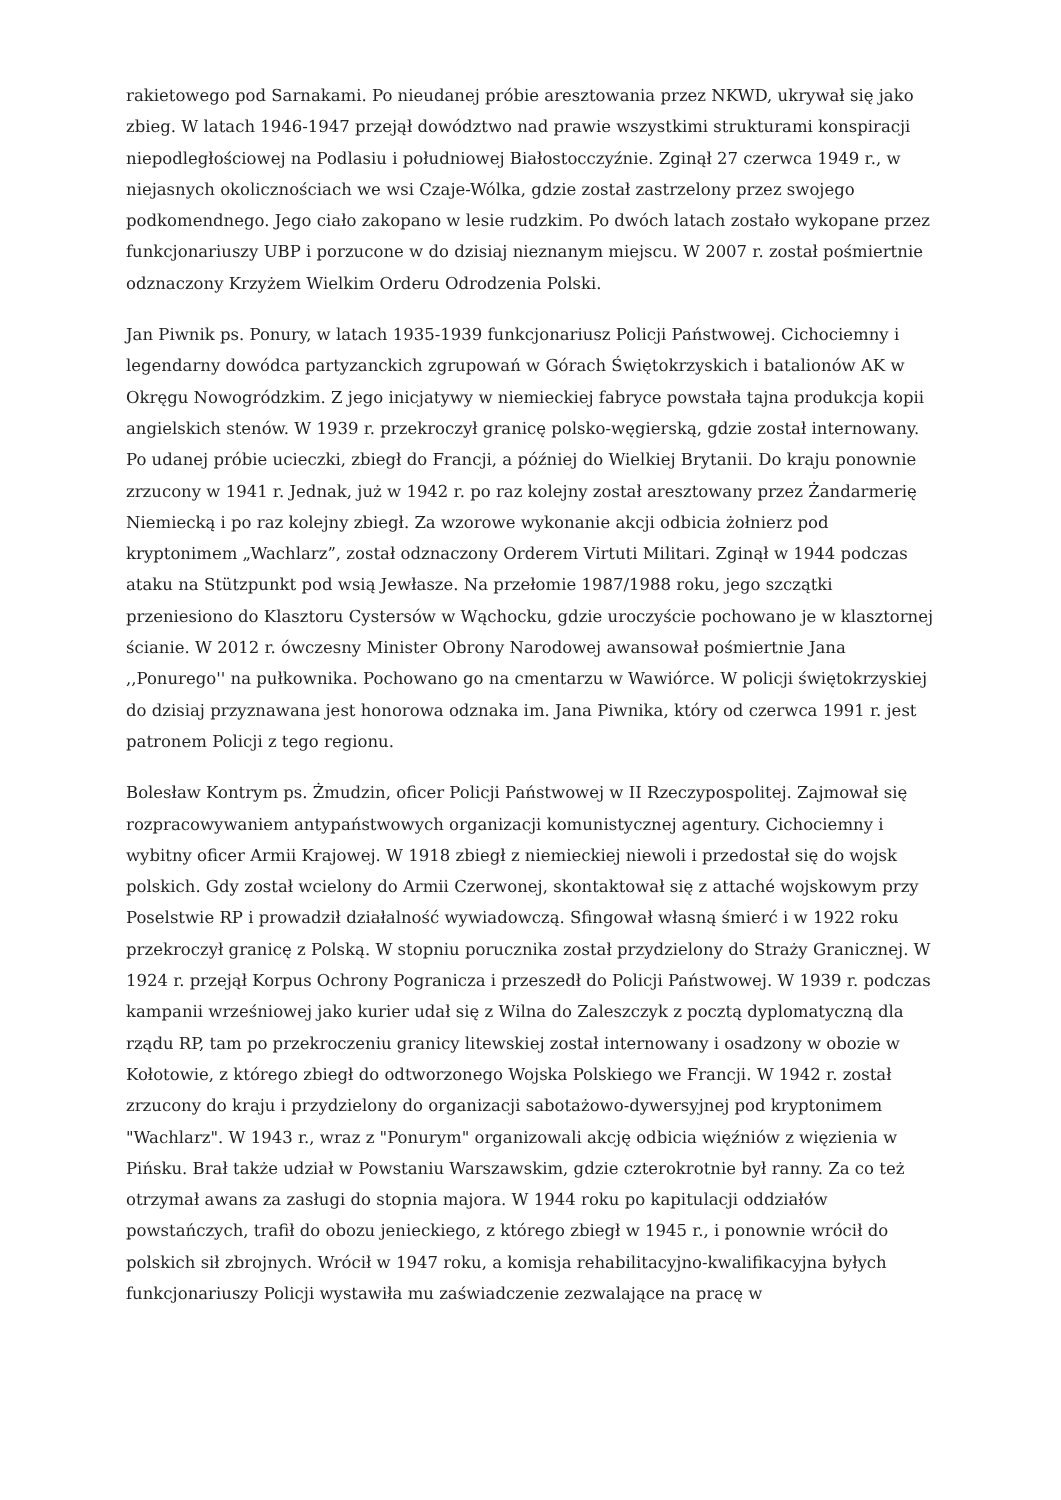rakietowego pod Sarnakami. Po nieudanej próbie aresztowania przez NKWD, ukrywał się jako zbieg. W latach 1946-1947 przejął dowództwo nad prawie wszystkimi strukturami konspiracji niepodległościowej na Podlasiu i południowej Białostocczyźnie. Zginął 27 czerwca 1949 r., w niejasnych okolicznościach we wsi Czaje-Wólka, gdzie został zastrzelony przez swojego podkomendnego. Jego ciało zakopano w lesie rudzkim. Po dwóch latach zostało wykopane przez funkcjonariuszy UBP i porzucone w do dzisiaj nieznanym miejscu. W 2007 r. został pośmiertnie odznaczony Krzyżem Wielkim Orderu Odrodzenia Polski.
Jan Piwnik ps. Ponury, w latach 1935-1939 funkcjonariusz Policji Państwowej. Cichociemny i legendarny dowódca partyzanckich zgrupowań w Górach Świętokrzyskich i batalionów AK w Okręgu Nowogródzkim. Z jego inicjatywy w niemieckiej fabryce powstała tajna produkcja kopii angielskich stenów. W 1939 r. przekroczył granicę polsko-węgierską, gdzie został internowany. Po udanej próbie ucieczki, zbiegł do Francji, a później do Wielkiej Brytanii. Do kraju ponownie zrzucony w 1941 r. Jednak, już w 1942 r. po raz kolejny został aresztowany przez Żandarmerię Niemiecką i po raz kolejny zbiegł. Za wzorowe wykonanie akcji odbicia żołnierz pod kryptonimem „Wachlarz”, został odznaczony Orderem Virtuti Militari. Zginął w 1944 podczas ataku na Stützpunkt pod wsią Jewłasze. Na przełomie 1987/1988 roku, jego szczątki przeniesiono do Klasztoru Cystersów w Wąchocku, gdzie uroczyście pochowano je w klasztornej ścianie. W 2012 r. ówczesny Minister Obrony Narodowej awansował pośmiertnie Jana ,,Ponurego'' na pułkownika. Pochowano go na cmentarzu w Wawiórce. W policji świętokrzyskiej do dzisiaj przyznawana jest honorowa odznaka im. Jana Piwnika, który od czerwca 1991 r. jest patronem Policji z tego regionu.
Bolesław Kontrym ps. Żmudzin, oficer Policji Państwowej w II Rzeczypospolitej. Zajmował się rozpracowywaniem antypaństwowych organizacji komunistycznej agentury. Cichociemny i wybitny oficer Armii Krajowej. W 1918 zbiegł z niemieckiej niewoli i przedostał się do wojsk polskich. Gdy został wcielony do Armii Czerwonej, skontaktował się z attaché wojskowym przy Poselstwie RP i prowadził działalność wywiadowczą. Sfingował własną śmierć i w 1922 roku przekroczył granicę z Polską. W stopniu porucznika został przydzielony do Straży Granicznej. W 1924 r. przejął Korpus Ochrony Pogranicza i przeszedł do Policji Państwowej. W 1939 r. podczas kampanii wrześniowej jako kurier udał się z Wilna do Zaleszczyk z pocztą dyplomatyczną dla rządu RP, tam po przekroczeniu granicy litewskiej został internowany i osadzony w obozie w Kołotowie, z którego zbiegł do odtworzonego Wojska Polskiego we Francji. W 1942 r. został zrzucony do kraju i przydzielony do organizacji sabotażowo-dywersyjnej pod kryptonimem "Wachlarz". W 1943 r., wraz z "Ponurym" organizowali akcję odbicia więźniów z więzienia w Pińsku. Brał także udział w Powstaniu Warszawskim, gdzie czterokrotnie był ranny. Za co też otrzymał awans za zasługi do stopnia majora. W 1944 roku po kapitulacji oddziałów powstańczych, trafił do obozu jenieckiego, z którego zbiegł w 1945 r., i ponownie wrócił do polskich sił zbrojnych. Wrócił w 1947 roku, a komisja rehabilitacyjno-kwalifikacyjna byłych funkcjonariuszy Policji wystawiła mu zaświadczenie zezwalające na pracę w